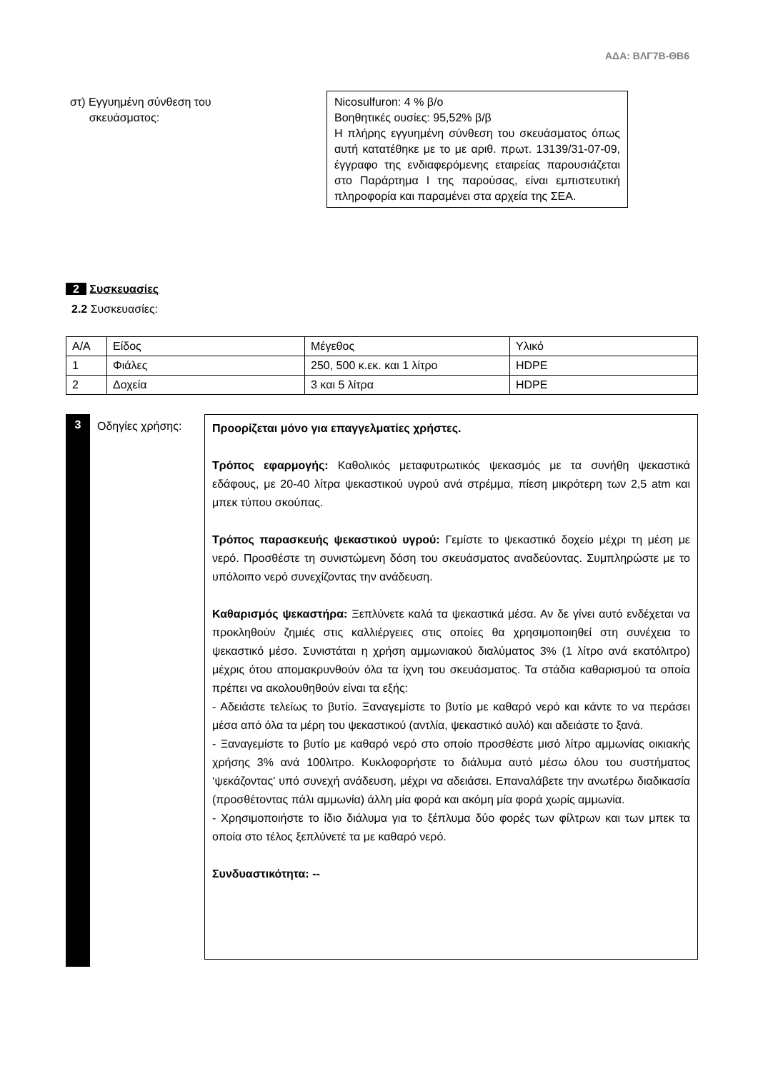ΑΔΑ: ΒΛΓ7Β-ΘΒ6
στ) Εγγυημένη σύνθεση του
σκευάσματος:
Nicosulfuron: 4 % β/ο
Βοηθητικές ουσίες: 95,52% β/β
Η πλήρης εγγυημένη σύνθεση του σκευάσματος όπως αυτή κατατέθηκε με το με αριθ. πρωτ. 13139/31-07-09, έγγραφο της ενδιαφερόμενης εταιρείας παρουσιάζεται στο Παράρτημα Ι της παρούσας, είναι εμπιστευτική πληροφορία και παραμένει στα αρχεία της ΣΕΑ.
2 Συσκευασίες
2.2 Συσκευασίες:
| Α/Α | Είδος | Μέγεθος | Υλικό |
| 1 | Φιάλες | 250, 500 κ.εκ. και 1 λίτρο | HDPE |
| 2 | Δοχεία | 3 και 5 λίτρα | HDPE |
3
Οδηγίες χρήσης:
Προορίζεται μόνο για επαγγελματίες χρήστες.
Τρόπος εφαρμογής: Καθολικός μεταφυτρωτικός ψεκασμός με τα συνήθη ψεκαστικά εδάφους, με 20-40 λίτρα ψεκαστικού υγρού ανά στρέμμα, πίεση μικρότερη των 2,5 atm και μπεκ τύπου σκούπας.
Τρόπος παρασκευής ψεκαστικού υγρού: Γεμίστε το ψεκαστικό δοχείο μέχρι τη μέση με νερό. Προσθέστε τη συνιστώμενη δόση του σκευάσματος αναδεύοντας. Συμπληρώστε με το υπόλοιπο νερό συνεχίζοντας την ανάδευση.
Καθαρισμός ψεκαστήρα: Ξεπλύνετε καλά τα ψεκαστικά μέσα. Αν δε γίνει αυτό ενδέχεται να προκληθούν ζημιές στις καλλιέργειες στις οποίες θα χρησιμοποιηθεί στη συνέχεια το ψεκαστικό μέσο. Συνιστάται η χρήση αμμωνιακού διαλύματος 3% (1 λίτρο ανά εκατόλιτρο) μέχρις ότου απομακρυνθούν όλα τα ίχνη του σκευάσματος. Τα στάδια καθαρισμού τα οποία πρέπει να ακολουθηθούν είναι τα εξής:
- Αδειάστε τελείως το βυτίο. Ξαναγεμίστε το βυτίο με καθαρό νερό και κάντε το να περάσει μέσα από όλα τα μέρη του ψεκαστικού (αντλία, ψεκαστικό αυλό) και αδειάστε το ξανά.
- Ξαναγεμίστε το βυτίο με καθαρό νερό στο οποίο προσθέστε μισό λίτρο αμμωνίας οικιακής χρήσης 3% ανά 100λιτρο. Κυκλοφορήστε το διάλυμα αυτό μέσω όλου του συστήματος ‘ψεκάζοντας’ υπό συνεχή ανάδευση, μέχρι να αδειάσει. Επαναλάβετε την ανωτέρω διαδικασία (προσθέτοντας πάλι αμμωνία) άλλη μία φορά και ακόμη μία φορά χωρίς αμμωνία.
- Χρησιμοποιήστε το ίδιο διάλυμα για το ξέπλυμα δύο φορές των φίλτρων και των μπεκ τα οποία στο τέλος ξεπλύνετέ τα με καθαρό νερό.
Συνδυαστικότητα: --